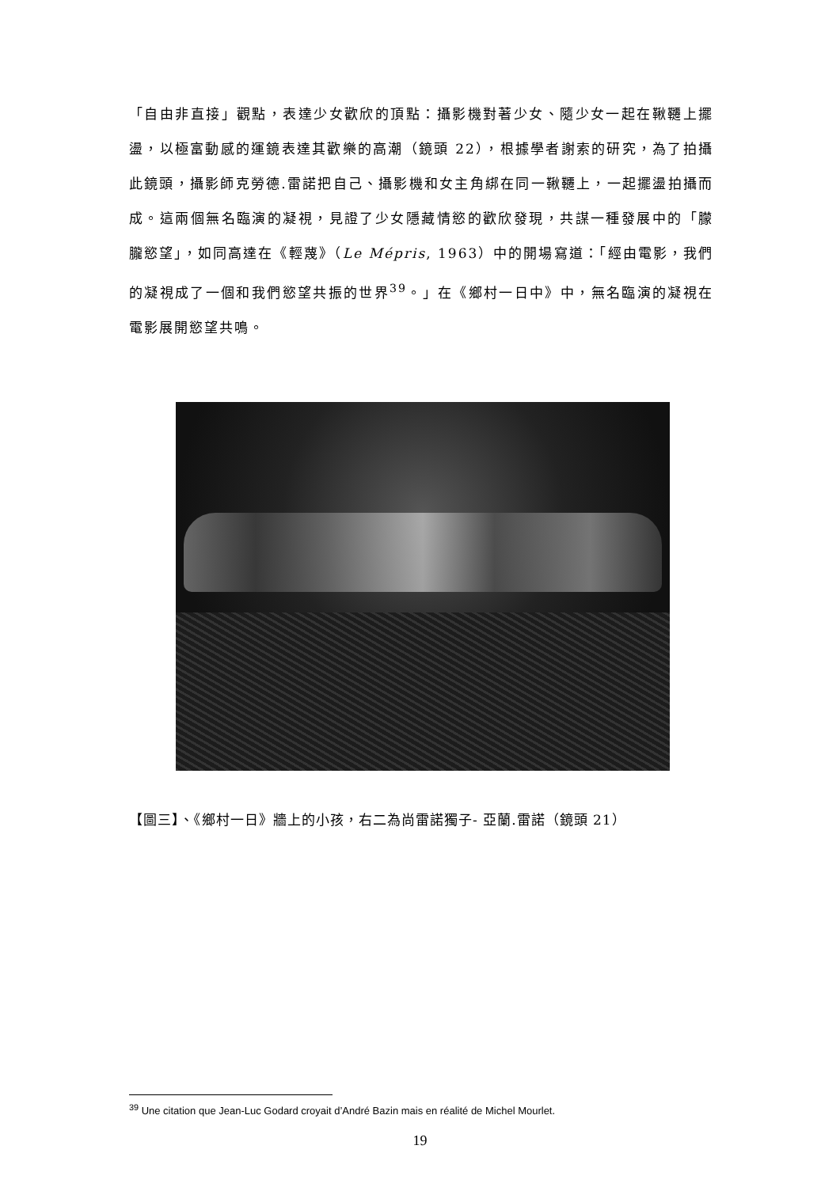「自由非直接」觀點，表達少女歡欣的頂點：攝影機對著少女、隨少女一起在鞦韆上擺盪，以極富動感的運鏡表達其歡樂的高潮（鏡頭 22），根據學者謝索的研究，為了拍攝此鏡頭，攝影師克勞德.雷諾把自己、攝影機和女主角綁在同一鞦韆上，一起擺盪拍攝而成。這兩個無名臨演的凝視，見證了少女隱藏情慾的歡欣發現，共謀一種發展中的「朦朧慾望」，如同高達在《輕蔑》（Le Mépris, 1963）中的開場寫道：「經由電影，我們的凝視成了一個和我們慾望共振的世界<sup>39</sup>。」在《鄉村一日中》中，無名臨演的凝視在電影展開慾望共鳴。
【圖三】、《鄉村一日》牆上的小孩，右二為尚雷諾獨子- 亞蘭.雷諾（鏡頭 21）
<sup>39</sup> Une citation que Jean-Luc Godard croyait d’André Bazin mais en réalité de Michel Mourlet.
19